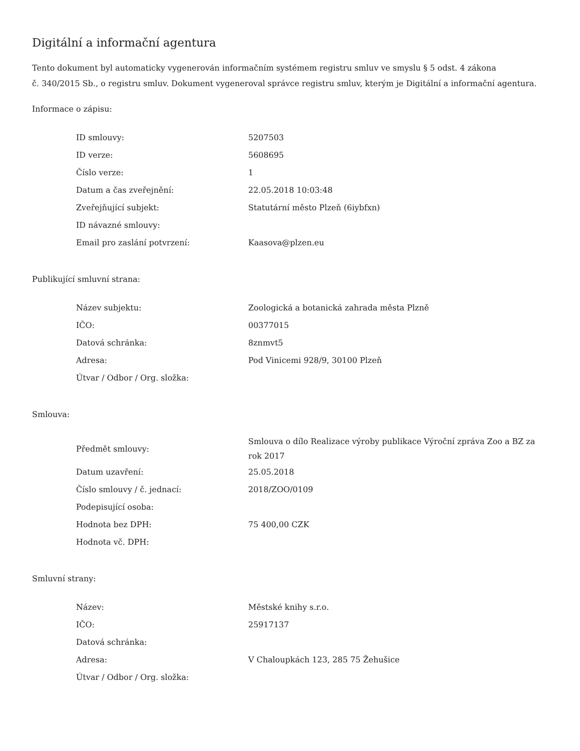Digitální a informační agentura
Tento dokument byl automaticky vygenerován informačním systémem registru smluv ve smyslu § 5 odst. 4 zákona
č. 340/2015 Sb., o registru smluv. Dokument vygeneroval správce registru smluv, kterým je Digitální a informační agentura.
Informace o zápisu:
| ID smlouvy: | 5207503 |
| ID verze: | 5608695 |
| Číslo verze: | 1 |
| Datum a čas zveřejnění: | 22.05.2018 10:03:48 |
| Zveřejňující subjekt: | Statutární město Plzeň (6iybfxn) |
| ID návazné smlouvy: | |
| Email pro zaslání potvrzení: | Kaasova@plzen.eu |
Publikující smluvní strana:
| Název subjektu: | Zoologická a botanická zahrada města Plzně |
| IČO: | 00377015 |
| Datová schránka: | 8znmvt5 |
| Adresa: | Pod Vinicemi 928/9, 30100 Plzeň |
| Útvar / Odbor / Org. složka: | |
Smlouva:
| Předmět smlouvy: | Smlouva o dílo Realizace výroby publikace Výroční zpráva Zoo a BZ za rok 2017 |
| Datum uzavření: | 25.05.2018 |
| Číslo smlouvy / č. jednací: | 2018/ZOO/0109 |
| Podepisující osoba: | |
| Hodnota bez DPH: | 75 400,00 CZK |
| Hodnota vč. DPH: | |
Smluvní strany:
| Název: | Městské knihy s.r.o. |
| IČO: | 25917137 |
| Datová schránka: | |
| Adresa: | V Chaloupkách 123, 285 75 Žehušice |
| Útvar / Odbor / Org. složka: | |